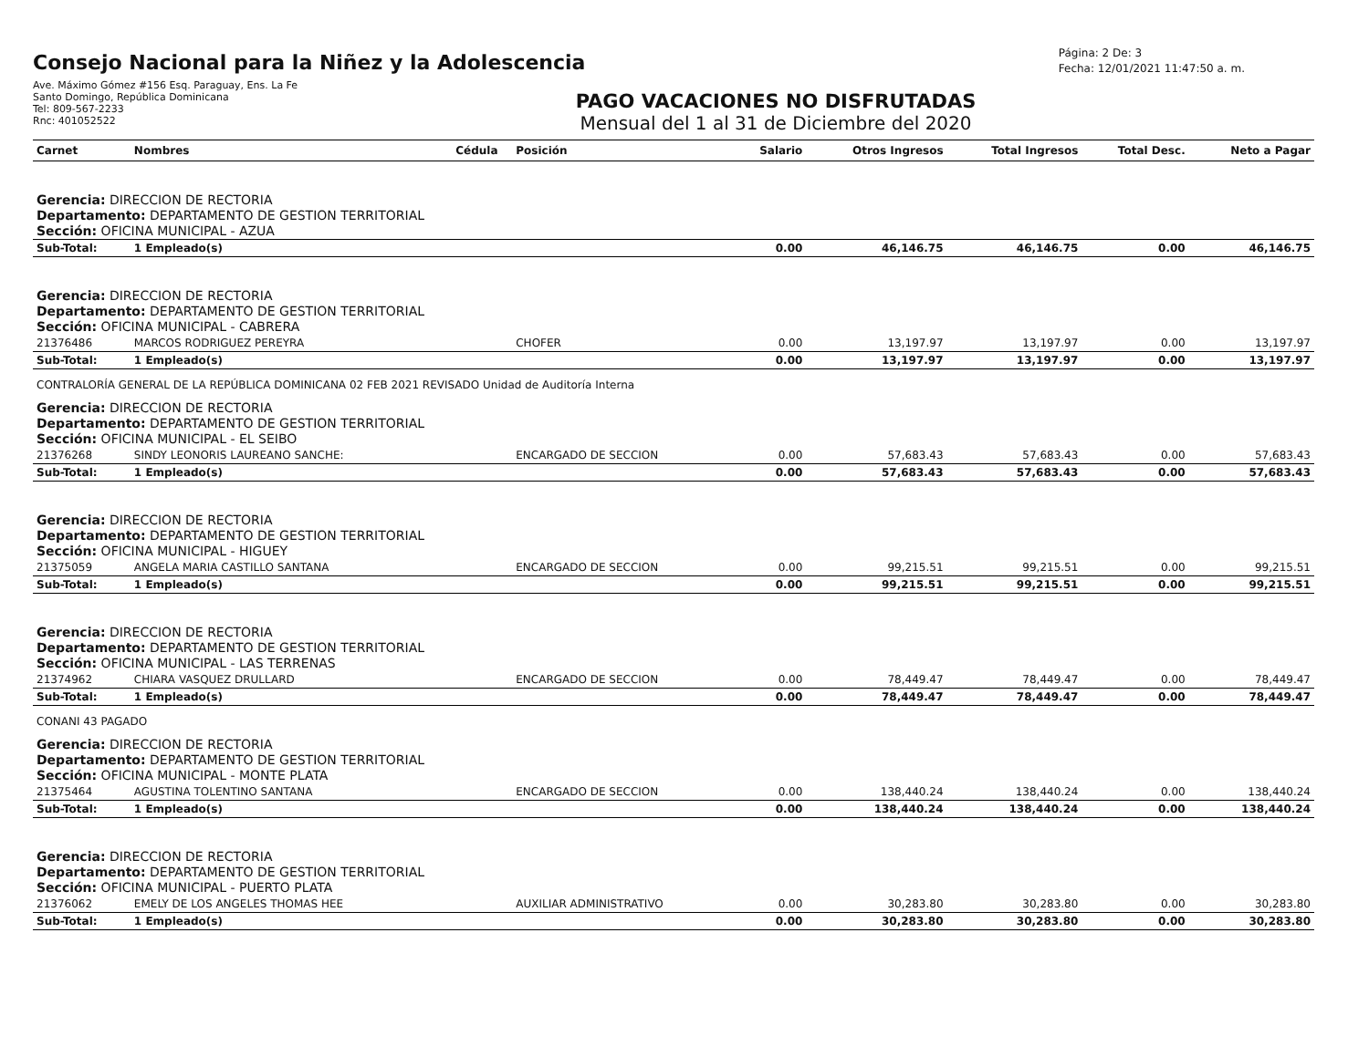Consejo Nacional para la Niñez y la Adolescencia
Ave. Máximo Gómez #156 Esq. Paraguay, Ens. La Fe
Santo Domingo, República Dominicana
Tel: 809-567-2233
Rnc: 401052522
Página: 2 De: 3
Fecha: 12/01/2021 11:47:50 a. m.
PAGO VACACIONES NO DISFRUTADAS
Mensual del 1 al 31 de Diciembre del 2020
| Carnet | Nombres | Cédula | Posición | Salario | Otros Ingresos | Total Ingresos | Total Desc. | Neto a Pagar |
| --- | --- | --- | --- | --- | --- | --- | --- | --- |
| Gerencia: DIRECCION DE RECTORIA Departamento: DEPARTAMENTO DE GESTION TERRITORIAL Sección: OFICINA MUNICIPAL - AZUA | | | | | | | | |
| Sub-Total: | 1 Empleado(s) | | | 0.00 | 46,146.75 | 46,146.75 | 0.00 | 46,146.75 |
| Gerencia: DIRECCION DE RECTORIA Departamento: DEPARTAMENTO DE GESTION TERRITORIAL Sección: OFICINA MUNICIPAL - CABRERA | | | | | | | | |
| 21376486 | MARCOS RODRIGUEZ PEREYRA | | CHOFER | 0.00 | 13,197.97 | 13,197.97 | 0.00 | 13,197.97 |
| Sub-Total: | 1 Empleado(s) | | | 0.00 | 13,197.97 | 13,197.97 | 0.00 | 13,197.97 |
| CONTRALORÍA GENERAL DE LA REPÚBLICA DOMINICANA 02 FEB 2021 REVISADO Unidad de Auditoría Interna | | | | | | | | |
| Gerencia: DIRECCION DE RECTORIA Departamento: DEPARTAMENTO DE GESTION TERRITORIAL Sección: OFICINA MUNICIPAL - EL SEIBO | | | | | | | | |
| 21376268 | SINDY LEONORIS LAUREANO SANCHE: | | ENCARGADO DE SECCION | 0.00 | 57,683.43 | 57,683.43 | 0.00 | 57,683.43 |
| Sub-Total: | 1 Empleado(s) | | | 0.00 | 57,683.43 | 57,683.43 | 0.00 | 57,683.43 |
| Gerencia: DIRECCION DE RECTORIA Departamento: DEPARTAMENTO DE GESTION TERRITORIAL Sección: OFICINA MUNICIPAL - HIGUEY | | | | | | | | |
| 21375059 | ANGELA MARIA CASTILLO SANTANA | | ENCARGADO DE SECCION | 0.00 | 99,215.51 | 99,215.51 | 0.00 | 99,215.51 |
| Sub-Total: | 1 Empleado(s) | | | 0.00 | 99,215.51 | 99,215.51 | 0.00 | 99,215.51 |
| Gerencia: DIRECCION DE RECTORIA Departamento: DEPARTAMENTO DE GESTION TERRITORIAL Sección: OFICINA MUNICIPAL - LAS TERRENAS | | | | | | | | |
| 21374962 | CHIARA VASQUEZ DRULLARD | | ENCARGADO DE SECCION | 0.00 | 78,449.47 | 78,449.47 | 0.00 | 78,449.47 |
| Sub-Total: | 1 Empleado(s) | | | 0.00 | 78,449.47 | 78,449.47 | 0.00 | 78,449.47 |
| CONANI 43 PAGADO | | | | | | | | |
| Gerencia: DIRECCION DE RECTORIA Departamento: DEPARTAMENTO DE GESTION TERRITORIAL Sección: OFICINA MUNICIPAL - MONTE PLATA | | | | | | | | |
| 21375464 | AGUSTINA TOLENTINO SANTANA | | ENCARGADO DE SECCION | 0.00 | 138,440.24 | 138,440.24 | 0.00 | 138,440.24 |
| Sub-Total: | 1 Empleado(s) | | | 0.00 | 138,440.24 | 138,440.24 | 0.00 | 138,440.24 |
| Gerencia: DIRECCION DE RECTORIA Departamento: DEPARTAMENTO DE GESTION TERRITORIAL Sección: OFICINA MUNICIPAL - PUERTO PLATA | | | | | | | | |
| 21376062 | EMELY DE LOS ANGELES THOMAS HEE | | AUXILIAR ADMINISTRATIVO | 0.00 | 30,283.80 | 30,283.80 | 0.00 | 30,283.80 |
| Sub-Total: | 1 Empleado(s) | | | 0.00 | 30,283.80 | 30,283.80 | 0.00 | 30,283.80 |